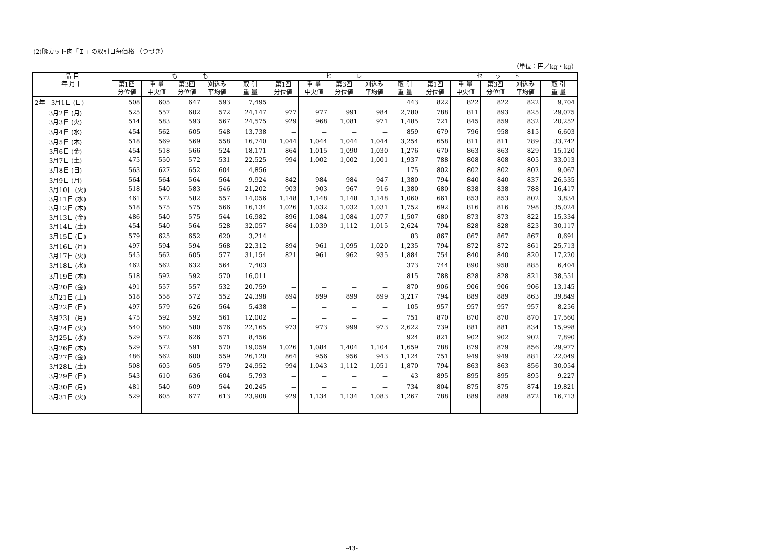(2)豚カット肉「Ｉ」の取引日毎価格 （つづき）
（単位：円／kg・kg）
| 品 目 年 月 日 | も も | | | | | ヒ レ | | | | | セ ッ ト | | | | |
| --- | --- | --- | --- | --- | --- | --- | --- | --- | --- | --- | --- | --- | --- | --- | --- |
| | 第1四 分位値 | 重 量 中央値 | 第3四 分位値 | 刈込み 平均値 | 取 引 重 量 | 第1四 分位値 | 重 量 中央値 | 第3四 分位値 | 刈込み 平均値 | 取 引 重 量 | 第1四 分位値 | 重 量 中央値 | 第3四 分位値 | 刈込み 平均値 | 取 引 重 量 |
| 2年 3月1日 (日) | 508 | 605 | 647 | 593 | 7,495 | － | － | － | － | 443 | 822 | 822 | 822 | 822 | 9,704 |
| 3月2日 (月) | 525 | 557 | 602 | 572 | 24,147 | 977 | 977 | 991 | 984 | 2,780 | 788 | 811 | 893 | 825 | 29,075 |
| 3月3日 (火) | 514 | 583 | 593 | 567 | 24,575 | 929 | 968 | 1,081 | 971 | 1,485 | 721 | 845 | 859 | 832 | 20,252 |
| 3月4日 (水) | 454 | 562 | 605 | 548 | 13,738 | － | － | － | － | 859 | 679 | 796 | 958 | 815 | 6,603 |
| 3月5日 (木) | 518 | 569 | 569 | 558 | 16,740 | 1,044 | 1,044 | 1,044 | 1,044 | 3,254 | 658 | 811 | 811 | 789 | 33,742 |
| 3月6日 (金) | 454 | 518 | 566 | 524 | 18,171 | 864 | 1,015 | 1,090 | 1,030 | 1,276 | 670 | 863 | 863 | 829 | 15,120 |
| 3月7日 (土) | 475 | 550 | 572 | 531 | 22,525 | 994 | 1,002 | 1,002 | 1,001 | 1,937 | 788 | 808 | 808 | 805 | 33,013 |
| 3月8日 (日) | 563 | 627 | 652 | 604 | 4,856 | － | － | － | － | 175 | 802 | 802 | 802 | 802 | 9,067 |
| 3月9日 (月) | 564 | 564 | 564 | 564 | 9,924 | 842 | 984 | 984 | 947 | 1,380 | 794 | 840 | 840 | 837 | 26,535 |
| 3月10日 (火) | 518 | 540 | 583 | 546 | 21,202 | 903 | 903 | 967 | 916 | 1,380 | 680 | 838 | 838 | 788 | 16,417 |
| 3月11日 (水) | 461 | 572 | 582 | 557 | 14,056 | 1,148 | 1,148 | 1,148 | 1,148 | 1,060 | 661 | 853 | 853 | 802 | 3,834 |
| 3月12日 (木) | 518 | 575 | 575 | 566 | 16,134 | 1,026 | 1,032 | 1,032 | 1,031 | 1,752 | 692 | 816 | 816 | 798 | 35,024 |
| 3月13日 (金) | 486 | 540 | 575 | 544 | 16,982 | 896 | 1,084 | 1,084 | 1,077 | 1,507 | 680 | 873 | 873 | 822 | 15,334 |
| 3月14日 (土) | 454 | 540 | 564 | 528 | 32,057 | 864 | 1,039 | 1,112 | 1,015 | 2,624 | 794 | 828 | 828 | 823 | 30,117 |
| 3月15日 (日) | 579 | 625 | 652 | 620 | 3,214 | － | － | － | － | 83 | 867 | 867 | 867 | 867 | 8,691 |
| 3月16日 (月) | 497 | 594 | 594 | 568 | 22,312 | 894 | 961 | 1,095 | 1,020 | 1,235 | 794 | 872 | 872 | 861 | 25,713 |
| 3月17日 (火) | 545 | 562 | 605 | 577 | 31,154 | 821 | 961 | 962 | 935 | 1,884 | 754 | 840 | 840 | 820 | 17,220 |
| 3月18日 (水) | 462 | 562 | 632 | 564 | 7,403 | － | － | － | － | 373 | 744 | 890 | 958 | 885 | 6,404 |
| 3月19日 (木) | 518 | 592 | 592 | 570 | 16,011 | － | － | － | － | 815 | 788 | 828 | 828 | 821 | 38,551 |
| 3月20日 (金) | 491 | 557 | 557 | 532 | 20,759 | － | － | － | － | 870 | 906 | 906 | 906 | 906 | 13,145 |
| 3月21日 (土) | 518 | 558 | 572 | 552 | 24,398 | 894 | 899 | 899 | 899 | 3,217 | 794 | 889 | 889 | 863 | 39,849 |
| 3月22日 (日) | 497 | 579 | 626 | 564 | 5,438 | － | － | － | － | 105 | 957 | 957 | 957 | 957 | 8,256 |
| 3月23日 (月) | 475 | 592 | 592 | 561 | 12,002 | － | － | － | － | 751 | 870 | 870 | 870 | 870 | 17,560 |
| 3月24日 (火) | 540 | 580 | 580 | 576 | 22,165 | 973 | 973 | 999 | 973 | 2,622 | 739 | 881 | 881 | 834 | 15,998 |
| 3月25日 (水) | 529 | 572 | 626 | 571 | 8,456 | － | － | － | － | 924 | 821 | 902 | 902 | 902 | 7,890 |
| 3月26日 (木) | 529 | 572 | 591 | 570 | 19,059 | 1,026 | 1,084 | 1,404 | 1,104 | 1,659 | 788 | 879 | 879 | 856 | 29,977 |
| 3月27日 (金) | 486 | 562 | 600 | 559 | 26,120 | 864 | 956 | 956 | 943 | 1,124 | 751 | 949 | 949 | 881 | 22,049 |
| 3月28日 (土) | 508 | 605 | 605 | 579 | 24,952 | 994 | 1,043 | 1,112 | 1,051 | 1,870 | 794 | 863 | 863 | 856 | 30,054 |
| 3月29日 (日) | 543 | 610 | 636 | 604 | 5,793 | － | － | － | － | 43 | 895 | 895 | 895 | 895 | 9,227 |
| 3月30日 (月) | 481 | 540 | 609 | 544 | 20,245 | － | － | － | － | 734 | 804 | 875 | 875 | 874 | 19,821 |
| 3月31日 (火) | 529 | 605 | 677 | 613 | 23,908 | 929 | 1,134 | 1,134 | 1,083 | 1,267 | 788 | 889 | 889 | 872 | 16,713 |
-43-